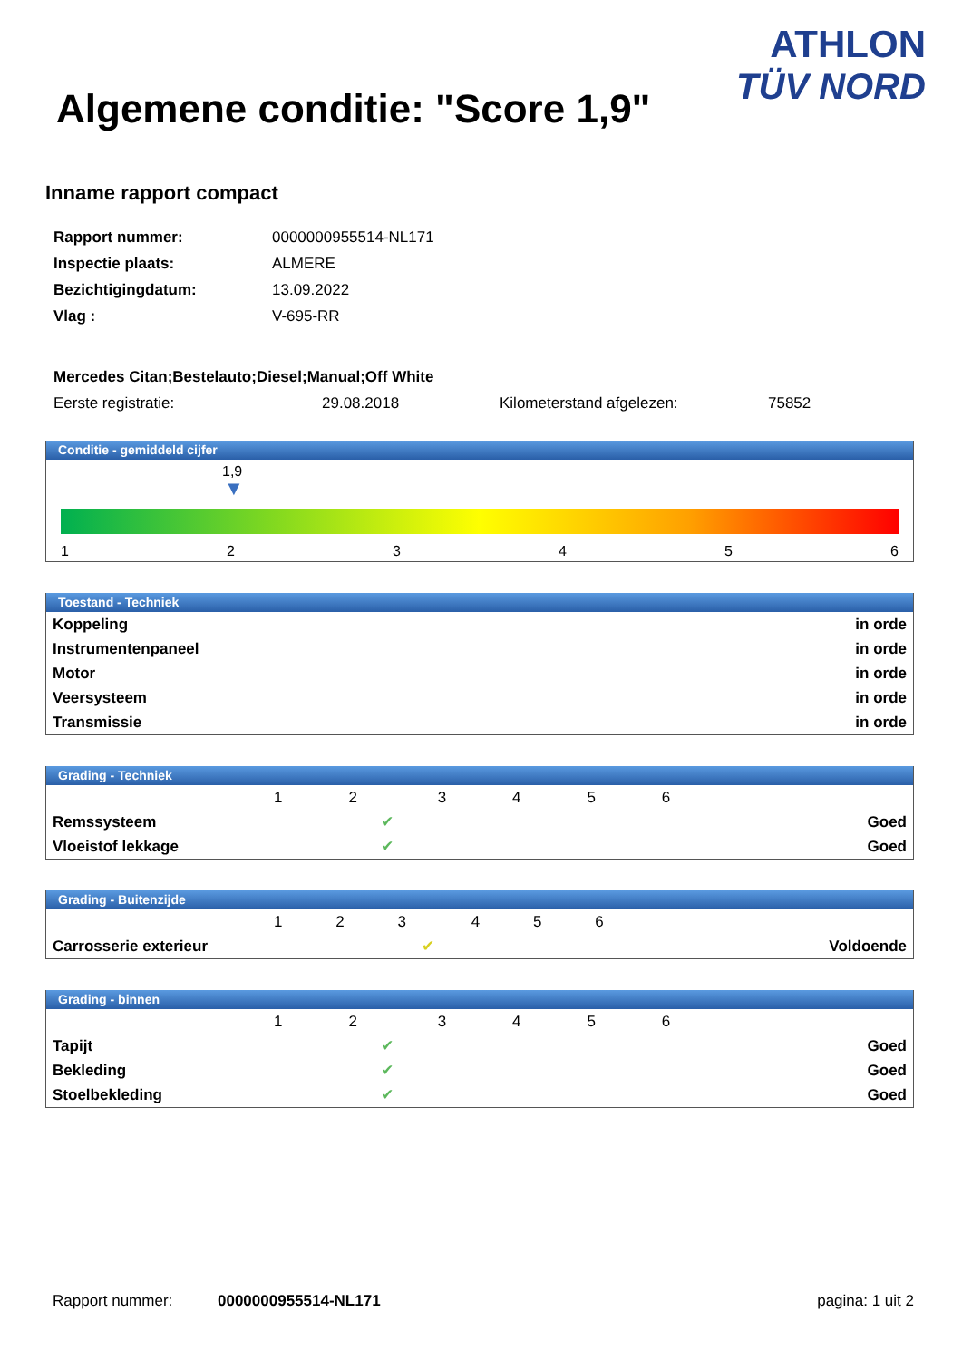ATHLON
TÜV NORD
Algemene conditie: "Score 1,9"
Inname rapport compact
| Rapport nummer: | 0000000955514-NL171 |
| Inspectie plaats: | ALMERE |
| Bezichtigingdatum: | 13.09.2022 |
| Vlag : | V-695-RR |
| Mercedes Citan;Bestelauto;Diesel;Manual;Off White | | | |
| Eerste registratie: | 29.08.2018 | Kilometerstand afgelezen: | 75852 |
Conditie - gemiddeld cijfer
1,9
▼
1 2 3 4 5 6
Toestand - Techniek
| Koppeling | in orde |
| Instrumentenpaneel | in orde |
| Motor | in orde |
| Veersysteem | in orde |
| Transmissie | in orde |
Grading - Techniek
| | 1 | 2 | 3 | 4 | 5 | 6 | |
| Remssysteem | | ✔ | | | | | Goed |
| Vloeistof lekkage | | ✔ | | | | | Goed |
Grading - Buitenzijde
| | 1 | 2 | 3 | 4 | 5 | 6 | |
| Carrosserie exterieur | | | ✔ | | | | Voldoende |
Grading - binnen
| | 1 | 2 | 3 | 4 | 5 | 6 | |
| Tapijt | | ✔ | | | | | Goed |
| Bekleding | | ✔ | | | | | Goed |
| Stoelbekleding | | ✔ | | | | | Goed |
Rapport nummer: 0000000955514-NL171 pagina: 1 uit 2